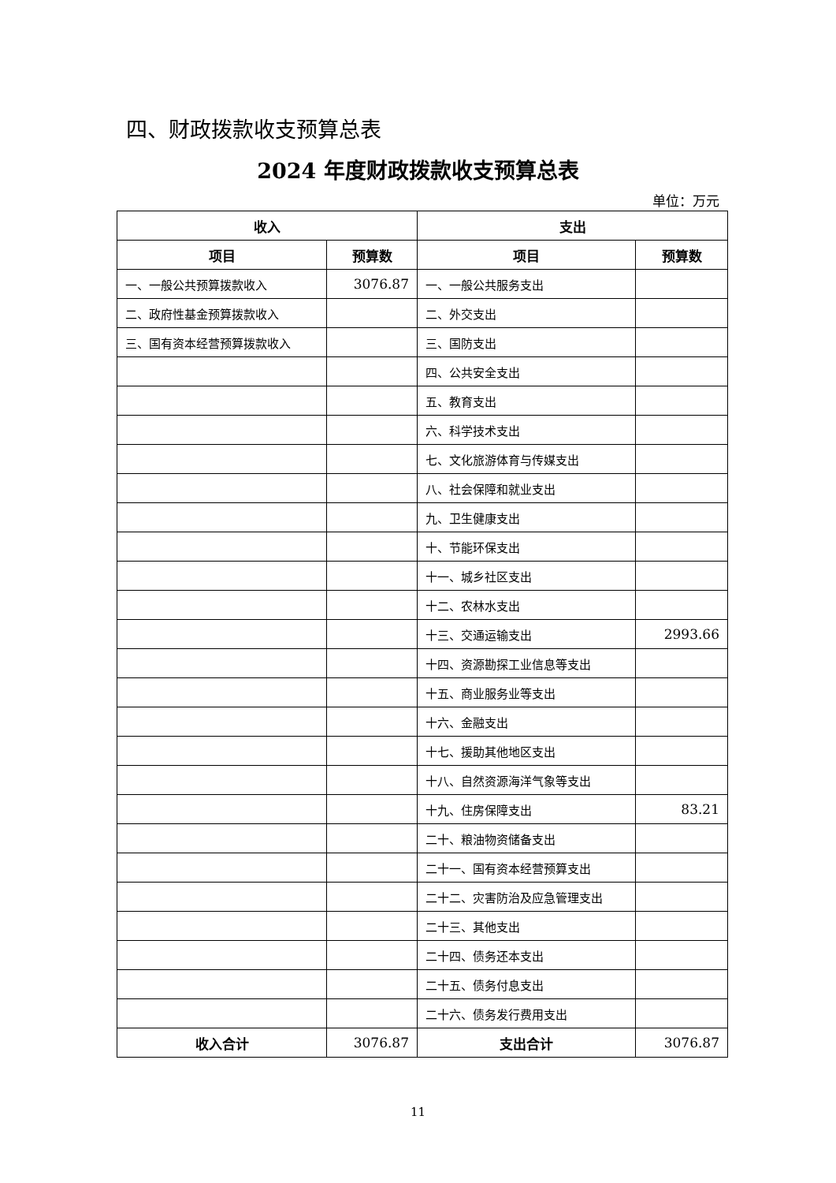四、财政拨款收支预算总表
2024 年度财政拨款收支预算总表
单位：万元
| 收入 | | 支出 | |
| --- | --- | --- | --- |
| 项目 | 预算数 | 项目 | 预算数 |
| 一、一般公共预算拨款收入 | 3076.87 | 一、一般公共服务支出 | |
| 二、政府性基金预算拨款收入 | | 二、外交支出 | |
| 三、国有资本经营预算拨款收入 | | 三、国防支出 | |
| | | 四、公共安全支出 | |
| | | 五、教育支出 | |
| | | 六、科学技术支出 | |
| | | 七、文化旅游体育与传媒支出 | |
| | | 八、社会保障和就业支出 | |
| | | 九、卫生健康支出 | |
| | | 十、节能环保支出 | |
| | | 十一、城乡社区支出 | |
| | | 十二、农林水支出 | |
| | | 十三、交通运输支出 | 2993.66 |
| | | 十四、资源勘探工业信息等支出 | |
| | | 十五、商业服务业等支出 | |
| | | 十六、金融支出 | |
| | | 十七、援助其他地区支出 | |
| | | 十八、自然资源海洋气象等支出 | |
| | | 十九、住房保障支出 | 83.21 |
| | | 二十、粮油物资储备支出 | |
| | | 二十一、国有资本经营预算支出 | |
| | | 二十二、灾害防治及应急管理支出 | |
| | | 二十三、其他支出 | |
| | | 二十四、债务还本支出 | |
| | | 二十五、债务付息支出 | |
| | | 二十六、债务发行费用支出 | |
| 收入合计 | 3076.87 | 支出合计 | 3076.87 |
11